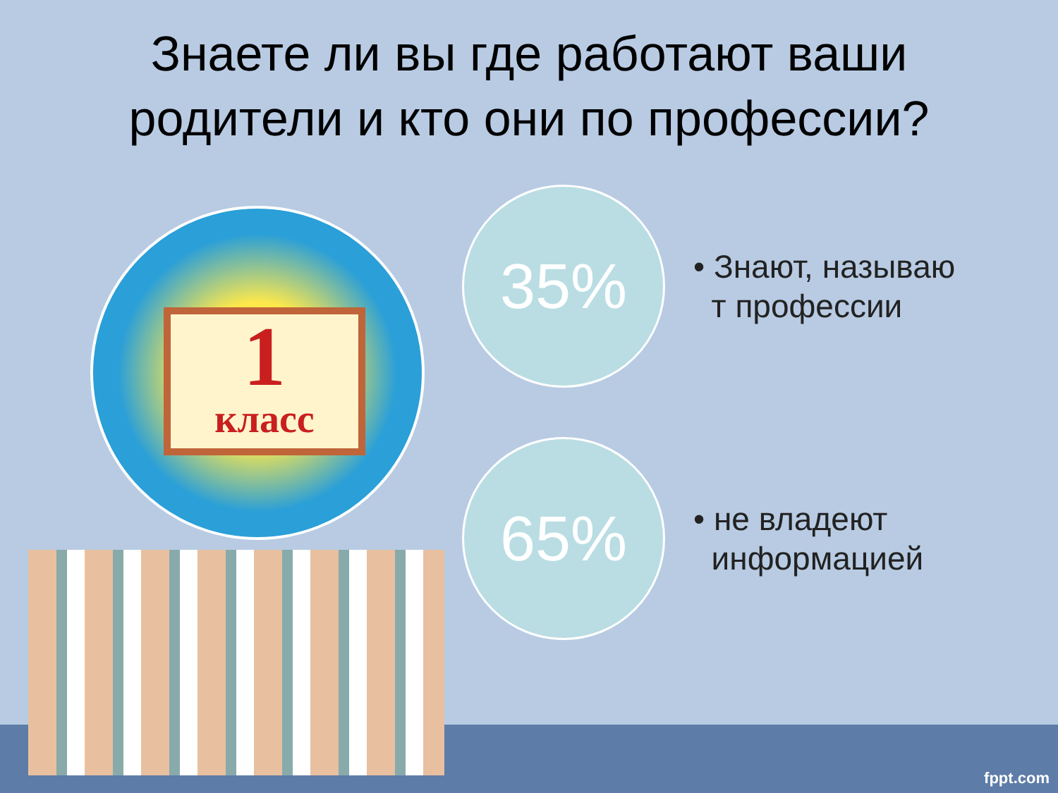Знаете ли вы где работают ваши
родители и кто они по профессии?
1
класс
35%
• Знают, называю
т профессии
65%
• не владеют
информацией
fppt.com